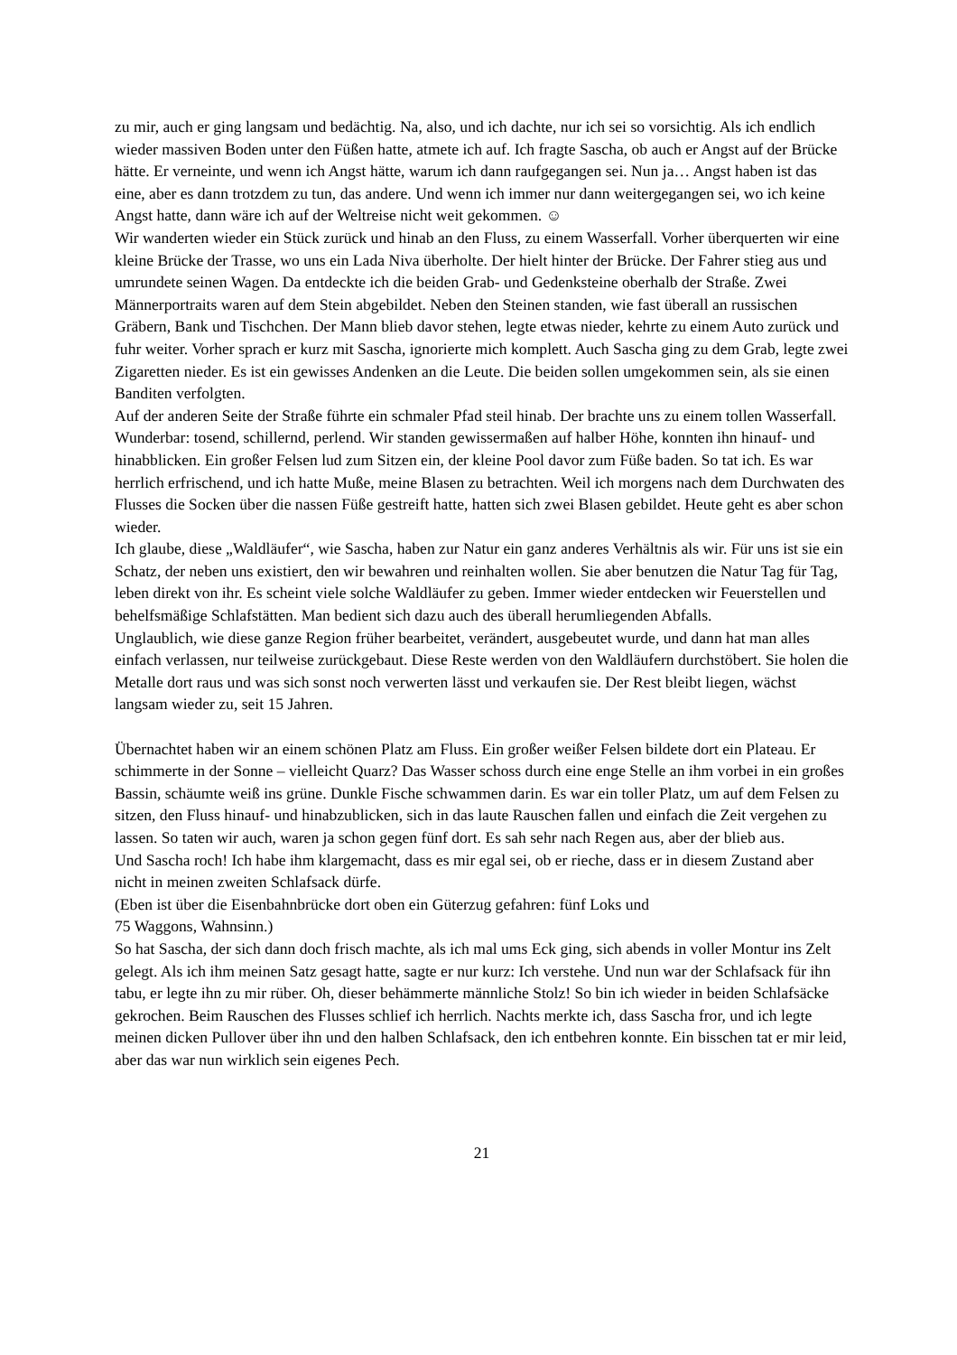zu mir, auch er ging langsam und bedächtig. Na, also, und ich dachte, nur ich sei so vorsichtig. Als ich endlich wieder massiven Boden unter den Füßen hatte, atmete ich auf. Ich fragte Sascha, ob auch er Angst auf der Brücke hätte. Er verneinte, und wenn ich Angst hätte, warum ich dann raufgegangen sei. Nun ja… Angst haben ist das eine, aber es dann trotzdem zu tun, das andere. Und wenn ich immer nur dann weitergegangen sei, wo ich keine Angst hatte, dann wäre ich auf der Weltreise nicht weit gekommen. ☺
Wir wanderten wieder ein Stück zurück und hinab an den Fluss, zu einem Wasserfall. Vorher überquerten wir eine kleine Brücke der Trasse, wo uns ein Lada Niva überholte. Der hielt hinter der Brücke. Der Fahrer stieg aus und umrundete seinen Wagen. Da entdeckte ich die beiden Grab- und Gedenksteine oberhalb der Straße. Zwei Männerportraits waren auf dem Stein abgebildet. Neben den Steinen standen, wie fast überall an russischen Gräbern, Bank und Tischchen. Der Mann blieb davor stehen, legte etwas nieder, kehrte zu einem Auto zurück und fuhr weiter. Vorher sprach er kurz mit Sascha, ignorierte mich komplett. Auch Sascha ging zu dem Grab, legte zwei Zigaretten nieder. Es ist ein gewisses Andenken an die Leute. Die beiden sollen umgekommen sein, als sie einen Banditen verfolgten.
Auf der anderen Seite der Straße führte ein schmaler Pfad steil hinab. Der brachte uns zu einem tollen Wasserfall. Wunderbar: tosend, schillernd, perlend. Wir standen gewissermaßen auf halber Höhe, konnten ihn hinauf- und hinabblicken. Ein großer Felsen lud zum Sitzen ein, der kleine Pool davor zum Füße baden. So tat ich. Es war herrlich erfrischend, und ich hatte Muße, meine Blasen zu betrachten. Weil ich morgens nach dem Durchwaten des Flusses die Socken über die nassen Füße gestreift hatte, hatten sich zwei Blasen gebildet. Heute geht es aber schon wieder.
Ich glaube, diese „Waldläufer“, wie Sascha, haben zur Natur ein ganz anderes Verhältnis als wir. Für uns ist sie ein Schatz, der neben uns existiert, den wir bewahren und reinhalten wollen. Sie aber benutzen die Natur Tag für Tag, leben direkt von ihr. Es scheint viele solche Waldläufer zu geben. Immer wieder entdecken wir Feuerstellen und behelfsmäßige Schlafstätten. Man bedient sich dazu auch des überall herumliegenden Abfalls.
Unglaublich, wie diese ganze Region früher bearbeitet, verändert, ausgebeutet wurde, und dann hat man alles einfach verlassen, nur teilweise zurückgebaut. Diese Reste werden von den Waldläufern durchstöbert. Sie holen die Metalle dort raus und was sich sonst noch verwerten lässt und verkaufen sie. Der Rest bleibt liegen, wächst langsam wieder zu, seit 15 Jahren.
Übernachtet haben wir an einem schönen Platz am Fluss. Ein großer weißer Felsen bildete dort ein Plateau. Er schimmerte in der Sonne – vielleicht Quarz? Das Wasser schoss durch eine enge Stelle an ihm vorbei in ein großes Bassin, schäumte weiß ins grüne. Dunkle Fische schwammen darin. Es war ein toller Platz, um auf dem Felsen zu sitzen, den Fluss hinauf- und hinabzublicken, sich in das laute Rauschen fallen und einfach die Zeit vergehen zu lassen. So taten wir auch, waren ja schon gegen fünf dort. Es sah sehr nach Regen aus, aber der blieb aus.
Und Sascha roch! Ich habe ihm klargemacht, dass es mir egal sei, ob er rieche, dass er in diesem Zustand aber nicht in meinen zweiten Schlafsack dürfe.
(Eben ist über die Eisenbahnbrücke dort oben ein Güterzug gefahren: fünf Loks und
75 Waggons, Wahnsinn.)
So hat Sascha, der sich dann doch frisch machte, als ich mal ums Eck ging, sich abends in voller Montur ins Zelt gelegt. Als ich ihm meinen Satz gesagt hatte, sagte er nur kurz: Ich verstehe. Und nun war der Schlafsack für ihn tabu, er legte ihn zu mir rüber. Oh, dieser behämmerte männliche Stolz! So bin ich wieder in beiden Schlafsäcke gekrochen. Beim Rauschen des Flusses schlief ich herrlich. Nachts merkte ich, dass Sascha fror, und ich legte meinen dicken Pullover über ihn und den halben Schlafsack, den ich entbehren konnte. Ein bisschen tat er mir leid, aber das war nun wirklich sein eigenes Pech.
21